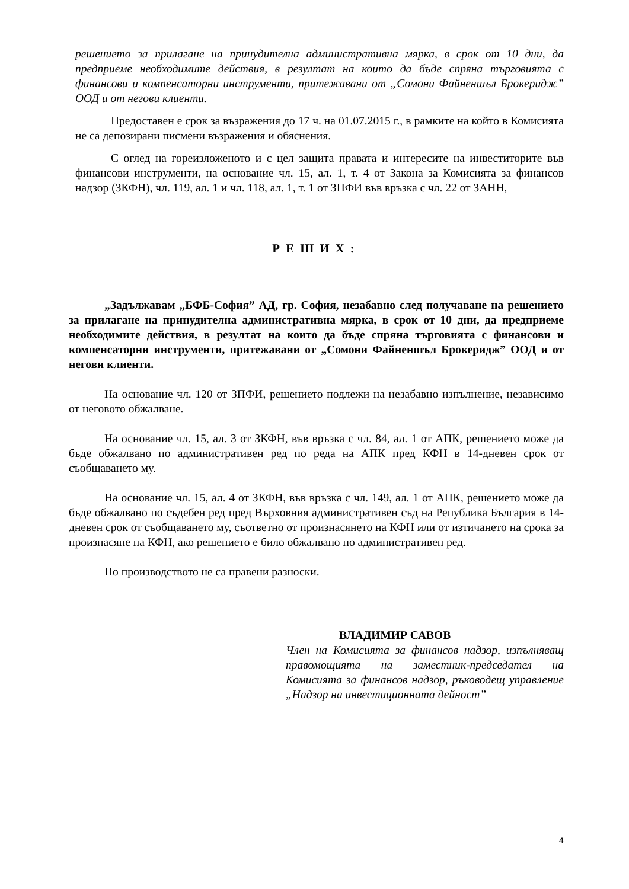решението за прилагане на принудителна административна мярка, в срок от 10 дни, да предприеме необходимите действия, в резултат на които да бъде спряна търговията с финансови и компенсаторни инструменти, притежавани от „Сомони Файненшъл Брокеридж” ООД и от негови клиенти.
Предоставен е срок за възражения до 17 ч. на 01.07.2015 г., в рамките на който в Комисията не са депозирани писмени възражения и обяснения.
С оглед на гореизложеното и с цел защита правата и интересите на инвеститорите във финансови инструменти, на основание чл. 15, ал. 1, т. 4 от Закона за Комисията за финансов надзор (ЗКФН), чл. 119, ал. 1 и чл. 118, ал. 1, т. 1 от ЗПФИ във връзка с чл. 22 от ЗАНН,
РЕШИХ:
„Задължавам „БФБ-София” АД, гр. София, незабавно след получаване на решението за прилагане на принудителна административна мярка, в срок от 10 дни, да предприеме необходимите действия, в резултат на които да бъде спряна търговията с финансови и компенсаторни инструменти, притежавани от „Сомони Файненшъл Брокеридж” ООД и от негови клиенти.
На основание чл. 120 от ЗПФИ, решението подлежи на незабавно изпълнение, независимо от неговото обжалване.
На основание чл. 15, ал. 3 от ЗКФН, във връзка с чл. 84, ал. 1 от АПК, решението може да бъде обжалвано по административен ред по реда на АПК пред КФН в 14-дневен срок от съобщаването му.
На основание чл. 15, ал. 4 от ЗКФН, във връзка с чл. 149, ал. 1 от АПК, решението може да бъде обжалвано по съдебен ред пред Върховния административен съд на Република България в 14-дневен срок от съобщаването му, съответно от произнасянето на КФН или от изтичането на срока за произнасяне на КФН, ако решението е било обжалвано по административен ред.
По производството не са правени разноски.
ВЛАДИМИР САВОВ
Член на Комисията за финансов надзор, изпълняващ правомощията на заместник-председател на Комисията за финансов надзор, ръководещ управление „Надзор на инвестиционната дейност”
4